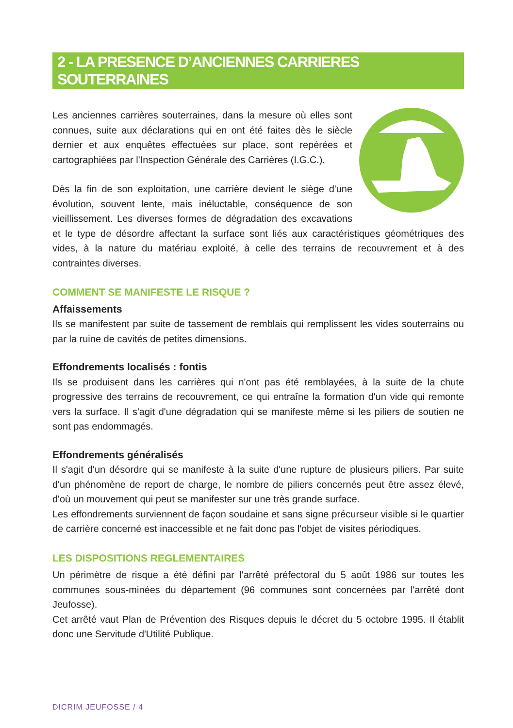2 - LA PRESENCE D’ANCIENNES CARRIERES SOUTERRAINES
Les anciennes carrières souterraines, dans la mesure où elles sont connues, suite aux déclarations qui en ont été faites dès le siècle dernier et aux enquêtes effectuées sur place, sont repérées et cartographiées par l'Inspection Générale des Carrières (I.G.C.).
Dès la fin de son exploitation, une carrière devient le siège d'une évolution, souvent lente, mais inéluctable, conséquence de son vieillissement. Les diverses formes de dégradation des excavations et le type de désordre affectant la surface sont liés aux caractéristiques géométriques des vides, à la nature du matériau exploité, à celle des terrains de recouvrement et à des contraintes diverses.
COMMENT SE MANIFESTE LE RISQUE ?
Affaissements
Ils se manifestent par suite de tassement de remblais qui remplissent les vides souterrains ou par la ruine de cavités de petites dimensions.
Effondrements localisés : fontis
Ils se produisent dans les carrières qui n'ont pas été remblayées, à la suite de la chute progressive des terrains de recouvrement, ce qui entraîne la formation d'un vide qui remonte vers la surface. Il s'agit d'une dégradation qui se manifeste même si les piliers de soutien ne sont pas endommagés.
Effondrements généralisés
Il s'agit d'un désordre qui se manifeste à la suite d'une rupture de plusieurs piliers. Par suite d'un phénomène de report de charge, le nombre de piliers concernés peut être assez élevé, d'où un mouvement qui peut se manifester sur une très grande surface.
Les effondrements surviennent de façon soudaine et sans signe précurseur visible si le quartier de carrière concerné est inaccessible et ne fait donc pas l'objet de visites périodiques.
LES DISPOSITIONS REGLEMENTAIRES
Un périmètre de risque a été défini par l'arrêté préfectoral du 5 août 1986 sur toutes les communes sous-minées du département (96 communes sont concernées par l'arrêté dont Jeufosse).
Cet arrêté vaut Plan de Prévention des Risques depuis le décret du 5 octobre 1995. Il établit donc une Servitude d'Utilité Publique.
DICRIM JEUFOSSE / 4